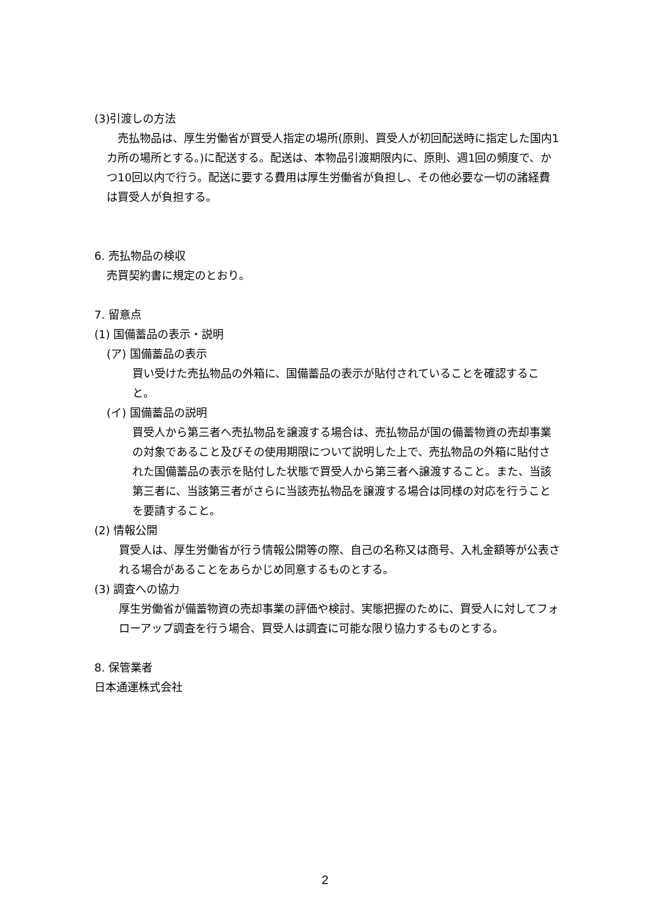(3)引渡しの方法
　売払物品は、厚生労働省が買受人指定の場所(原則、買受人が初回配送時に指定した国内1カ所の場所とする。)に配送する。配送は、本物品引渡期限内に、原則、週1回の頻度で、かつ10回以内で行う。配送に要する費用は厚生労働省が負担し、その他必要な一切の諸経費は買受人が負担する。
6. 売払物品の検収
売買契約書に規定のとおり。
7. 留意点
(1) 国備蓄品の表示・説明
(ア) 国備蓄品の表示
買い受けた売払物品の外箱に、国備蓄品の表示が貼付されていることを確認すること。
(イ) 国備蓄品の説明
買受人から第三者へ売払物品を譲渡する場合は、売払物品が国の備蓄物資の売却事業の対象であること及びその使用期限について説明した上で、売払物品の外箱に貼付された国備蓄品の表示を貼付した状態で買受人から第三者へ譲渡すること。また、当該第三者に、当該第三者がさらに当該売払物品を譲渡する場合は同様の対応を行うことを要請すること。
(2) 情報公開
買受人は、厚生労働省が行う情報公開等の際、自己の名称又は商号、入札金額等が公表される場合があることをあらかじめ同意するものとする。
(3) 調査への協力
厚生労働省が備蓄物資の売却事業の評価や検討、実態把握のために、買受人に対してフォローアップ調査を行う場合、買受人は調査に可能な限り協力するものとする。
8. 保管業者
日本通運株式会社
2